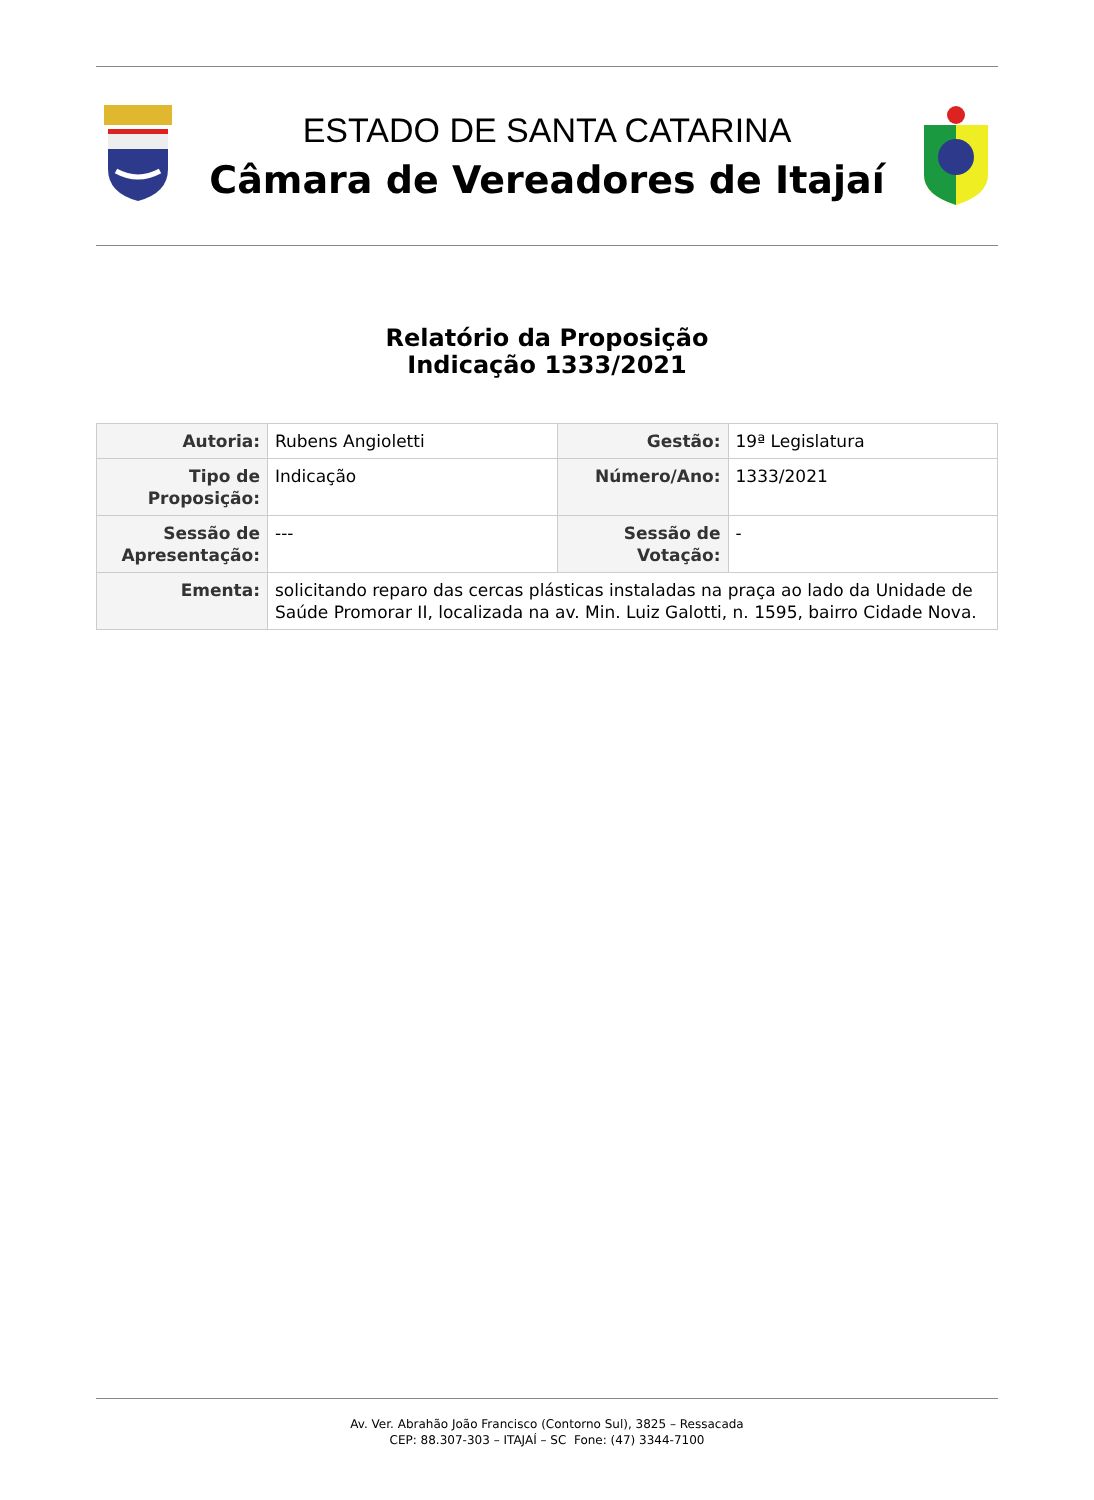ESTADO DE SANTA CATARINA
Câmara de Vereadores de Itajaí
Relatório da Proposição
Indicação 1333/2021
| Autoria: | Rubens Angioletti | Gestão: | 19ª Legislatura |
| Tipo de Proposição: | Indicação | Número/Ano: | 1333/2021 |
| Sessão de Apresentação: | --- | Sessão de Votação: | - |
| Ementa: | solicitando reparo das cercas plásticas instaladas na praça ao lado da Unidade de Saúde Promorar II, localizada na av. Min. Luiz Galotti, n. 1595, bairro Cidade Nova. | | |
Av. Ver. Abrahão João Francisco (Contorno Sul), 3825 – Ressacada
CEP: 88.307-303 – ITAJAÍ – SC Fone: (47) 3344-7100